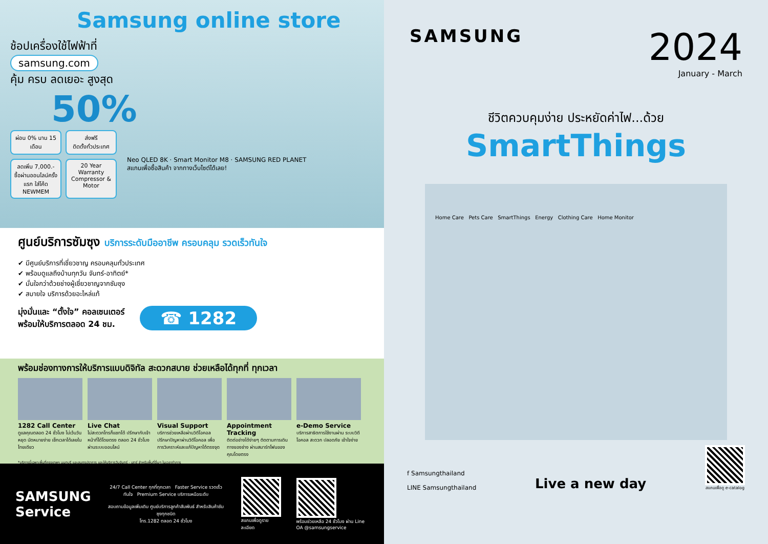Samsung online store
ช้อปเครื่องใช้ไฟฟ้าที่
samsung.com
คุ้ม ครบ ลดเยอะ สูงสุด
50%
ผ่อน 0% นาน 15 เดือน
ส่งฟรี
ติดตั้งทั่วประเทศ
ลดเพิ่ม 7,000.-
ซื้อผ่านออนไลน์ครั้งแรก ใส่โค้ด NEWMEM
20 Year Warranty
Compressor & Motor
Neo QLED 8K · Smart Monitor M8 · SAMSUNG RED PLANET
สแกนเพื่อซื้อสินค้า จากทางเว็บไซต์ได้เลย!
ศูนย์บริการซัมซุง บริการระดับมืออาชีพ ครอบคลุม รวดเร็วทันใจ
✔ มีศูนย์บริการที่เชี่ยวชาญ ครอบคลุมทั่วประเทศ
✔ พร้อมดูแลถึงบ้านทุกวัน จันทร์-อาทิตย์*
✔ มั่นใจกว่าด้วยช่างผู้เชี่ยวชาญจากซัมซุง
✔ สบายใจ บริการด้วยอะไหล่แท้
มุ่งมั่นและ “ตั้งใจ” คอลเซนเตอร์
พร้อมให้บริการตลอด 24 ชม.
☎ 1282
พร้อมช่องทางการให้บริการแบบดิจิทัล สะดวกสบาย ช่วยเหลือได้ทุกที่ ทุกเวลา
1282 Call Center
ดูแลคุณตลอด 24 ชั่วโมง ไม่เว้นวันหยุด นัดหมายง่าย เช็กเวลาได้เลยในไทยเดียว
Live Chat
ไม่สะดวกโทรก็แชทได้ ปรึกษากับเจ้าหน้าที่ได้โดยตรง ตลอด 24 ชั่วโมง ผ่านระบบออนไลน์
Visual Support
บริการช่วยเหลือผ่านวิดีโอคอล ปรึกษาปัญหาผ่านวิดีโอคอล เพื่อการวิเคราะห์และแก้ปัญหาได้ตรงจุด
Appointment Tracking
ติดต่อช่างได้ง่ายๆ ติดตามการเดินทางของช่าง ผ่านสมาร์ทโฟนของคุณโดยตรง
e-Demo Service
บริการสาธิตการใช้งานผ่าน ระบบวิดีโอคอล สะดวก ปลอดภัย เข้าใจง่าย
*บริการนี้เฉพาะพื้นที่กรุงเทพฯ นนทบุรี และสมุทรปราการ และให้บริการวันจันทร์ - เสาร์ สำหรับพื้นที่อื่นๆ ในเวลาทำการ
SAMSUNG
Service
24/7 Call Center ทุกที่ทุกเวลา Faster Service รวดเร็วทันใจ Premium Service บริการเหนือระดับ
สอบถามข้อมูลเพิ่มเติม ศูนย์บริการลูกค้าสัมพันธ์ สำหรับสินค้าซัมซุงทุกชนิด
โทร.1282 ตลอด 24 ชั่วโมง
สแกนเพื่อดูรายละเอียด
พร้อมช่วยเหลือ 24 ชั่วโมง ผ่าน Line OA @samsungservice
SAMSUNG
2024
January - March
ชีวิตควบคุมง่าย ประหยัดค่าไฟ...ด้วย
SmartThings
Home Care Pets Care SmartThings Energy Clothing Care Home Monitor
f Samsungthailand
LINE Samsungthailand
Live a new day
สแกนเพื่อดู e-catalog